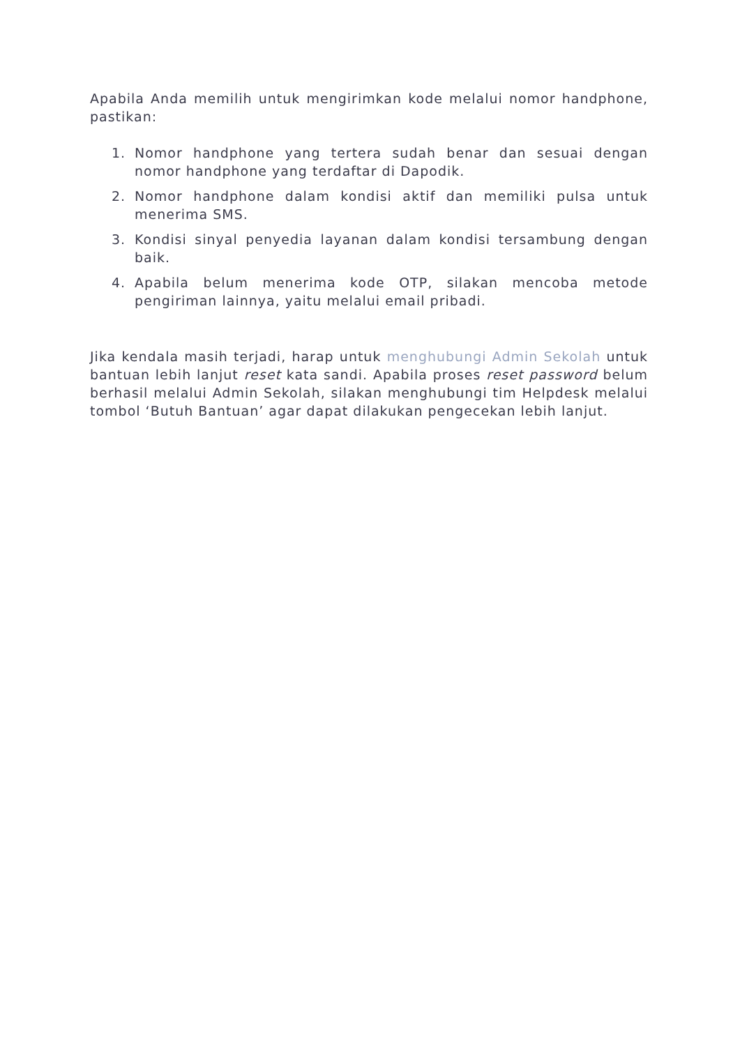Apabila Anda memilih untuk mengirimkan kode melalui nomor handphone, pastikan:
1. Nomor handphone yang tertera sudah benar dan sesuai dengan nomor handphone yang terdaftar di Dapodik.
2. Nomor handphone dalam kondisi aktif dan memiliki pulsa untuk menerima SMS.
3. Kondisi sinyal penyedia layanan dalam kondisi tersambung dengan baik.
4. Apabila belum menerima kode OTP, silakan mencoba metode pengiriman lainnya, yaitu melalui email pribadi.
Jika kendala masih terjadi, harap untuk menghubungi Admin Sekolah untuk bantuan lebih lanjut reset kata sandi. Apabila proses reset password belum berhasil melalui Admin Sekolah, silakan menghubungi tim Helpdesk melalui tombol ‘Butuh Bantuan’ agar dapat dilakukan pengecekan lebih lanjut.